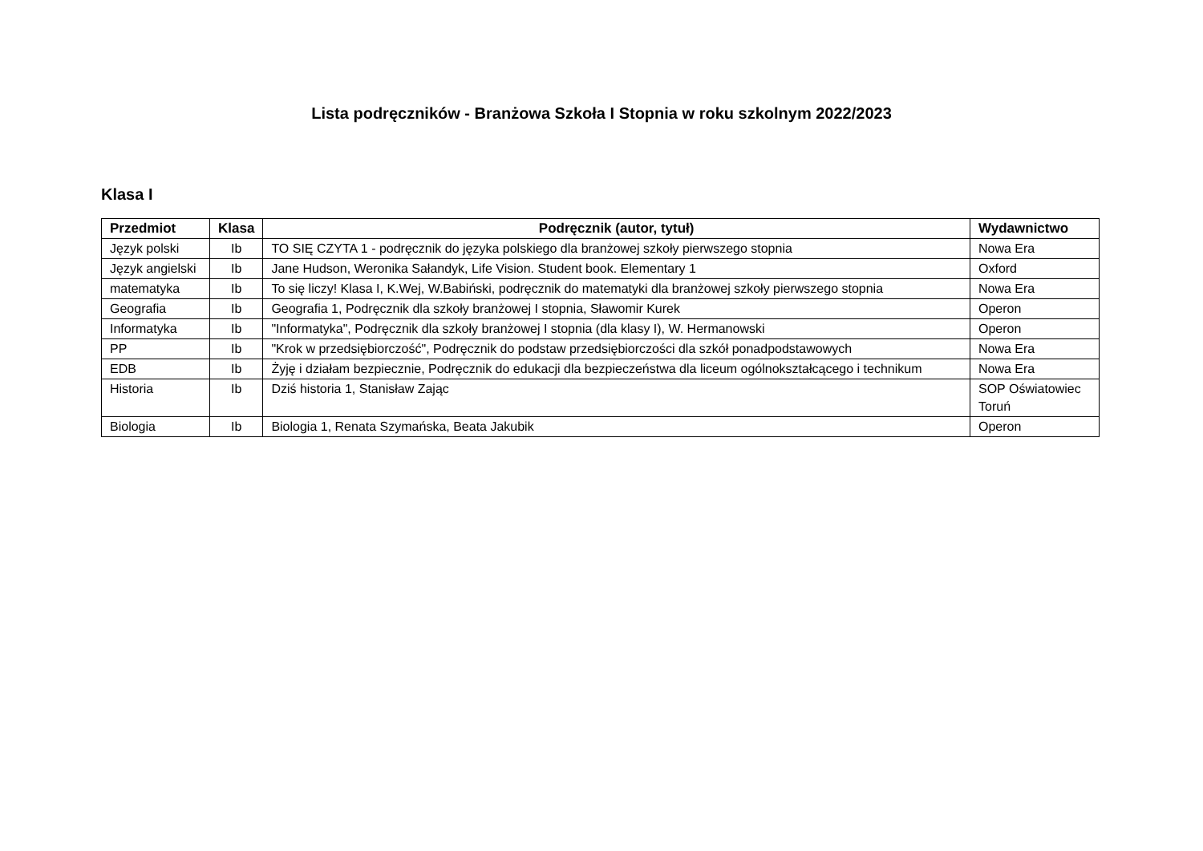Lista podręczników - Branżowa Szkoła I Stopnia w roku szkolnym 2022/2023
Klasa I
| Przedmiot | Klasa | Podręcznik (autor, tytuł) | Wydawnictwo |
| --- | --- | --- | --- |
| Język polski | Ib | TO SIĘ CZYTA 1 - podręcznik do języka polskiego dla branżowej szkoły pierwszego stopnia | Nowa Era |
| Język angielski | Ib | Jane Hudson, Weronika Sałandyk, Life Vision. Student book. Elementary 1 | Oxford |
| matematyka | Ib | To się liczy! Klasa I, K.Wej, W.Babiński, podręcznik do matematyki dla branżowej szkoły pierwszego stopnia | Nowa Era |
| Geografia | Ib | Geografia 1, Podręcznik dla szkoły branżowej I stopnia, Sławomir Kurek | Operon |
| Informatyka | Ib | "Informatyka", Podręcznik dla szkoły branżowej I stopnia (dla klasy I), W. Hermanowski | Operon |
| PP | Ib | "Krok w przedsiębiorczość", Podręcznik do podstaw przedsiębiorczości dla szkół ponadpodstawowych | Nowa Era |
| EDB | Ib | Żyję i działam bezpiecznie, Podręcznik do edukacji dla bezpieczeństwa dla liceum ogólnokształcącego i technikum | Nowa Era |
| Historia | Ib | Dziś historia 1, Stanisław Zając | SOP Oświatowiec Toruń |
| Biologia | Ib | Biologia 1, Renata Szymańska, Beata Jakubik | Operon |